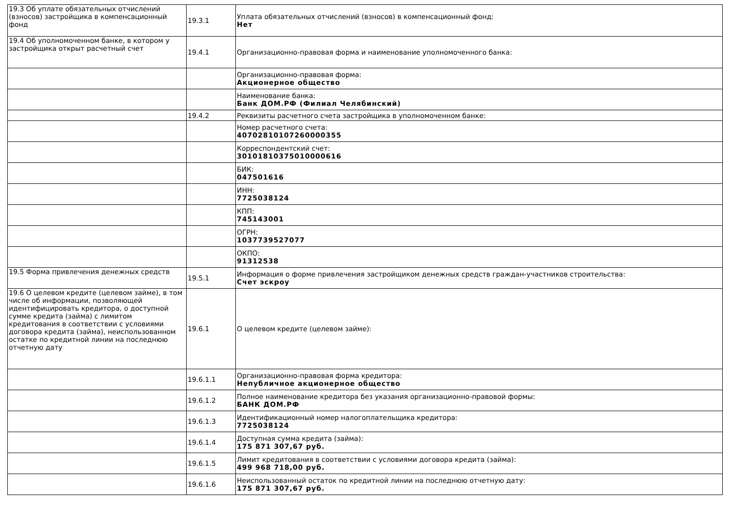| 19.3 Об уплате обязательных отчислений (взносов) застройщика в компенсационный фонд | 19.3.1 | Уплата обязательных отчислений (взносов) в компенсационный фонд: Нет |
| 19.4 Об уполномоченном банке, в котором у застройщика открыт расчетный счет | 19.4.1 | Организационно-правовая форма и наименование уполномоченного банка: |
| | | Организационно-правовая форма: Акционерное общество |
| | | Наименование банка: Банк ДОМ.РФ (Филиал Челябинский) |
| | 19.4.2 | Реквизиты расчетного счета застройщика в уполномоченном банке: |
| | | Номер расчетного счета: 40702810107260000355 |
| | | Корреспондентский счет: 30101810375010000616 |
| | | БИК: 047501616 |
| | | ИНН: 7725038124 |
| | | КПП: 745143001 |
| | | ОГРН: 1037739527077 |
| | | ОКПО: 91312538 |
| 19.5 Форма привлечения денежных средств | 19.5.1 | Информация о форме привлечения застройщиком денежных средств граждан-участников строительства: Счет эскроу |
| 19.6 О целевом кредите (целевом займе), в том числе об информации, позволяющей идентифицировать кредитора, о доступной сумме кредита (займа) с лимитом кредитования в соответствии с условиями договора кредита (займа), неиспользованном остатке по кредитной линии на последнюю отчетную дату | 19.6.1 | О целевом кредите (целевом займе): |
| | 19.6.1.1 | Организационно-правовая форма кредитора: Непубличное акционерное общество |
| | 19.6.1.2 | Полное наименование кредитора без указания организационно-правовой формы: БАНК ДОМ.РФ |
| | 19.6.1.3 | Идентификационный номер налогоплательщика кредитора: 7725038124 |
| | 19.6.1.4 | Доступная сумма кредита (займа): 175 871 307,67 руб. |
| | 19.6.1.5 | Лимит кредитования в соответствии с условиями договора кредита (займа): 499 968 718,00 руб. |
| | 19.6.1.6 | Неиспользованный остаток по кредитной линии на последнюю отчетную дату: 175 871 307,67 руб. |